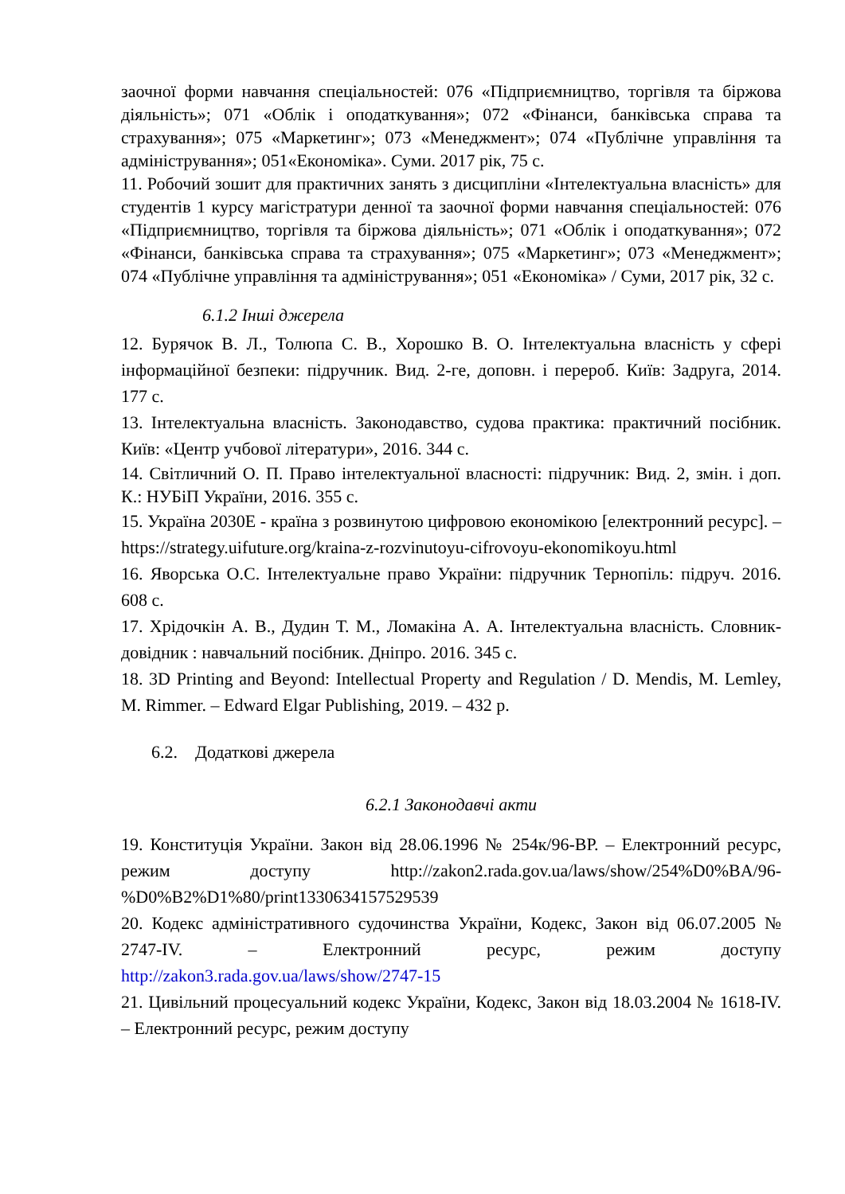заочної форми навчання спеціальностей: 076 «Підприємництво, торгівля та біржова діяльність»; 071 «Облік і оподаткування»; 072 «Фінанси, банківська справа та страхування»; 075 «Маркетинг»; 073 «Менеджмент»; 074 «Публічне управління та адміністрування»; 051«Економіка». Суми. 2017 рік, 75 с.
11. Робочий зошит для практичних занять з дисципліни «Інтелектуальна власність» для студентів 1 курсу магістратури денної та заочної форми навчання спеціальностей: 076 «Підприємництво, торгівля та біржова діяльність»; 071 «Облік і оподаткування»; 072 «Фінанси, банківська справа та страхування»; 075 «Маркетинг»; 073 «Менеджмент»; 074 «Публічне управління та адміністрування»; 051 «Економіка» / Суми, 2017 рік, 32 с.
6.1.2 Інші джерела
12. Бурячок В. Л., Толюпа С. В., Хорошко В. О. Інтелектуальна власність у сфері інформаційної безпеки: підручник. Вид. 2-ге, доповн. і перероб. Київ: Задруга, 2014. 177 с.
13. Інтелектуальна власність. Законодавство, судова практика: практичний посібник. Київ: «Центр учбової літератури», 2016. 344 с.
14. Світличний О. П. Право інтелектуальної власності: підручник: Вид. 2, змін. і доп. К.: НУБіП України, 2016. 355 с.
15. Україна 2030E - країна з розвинутою цифровою економікою [електронний ресурс]. – https://strategy.uifuture.org/kraina-z-rozvinutoyu-cifrovoyu-ekonomikoyu.html
16. Яворська О.С. Інтелектуальне право України: підручник Тернопіль: підруч. 2016. 608 с.
17. Хрідочкін А. В., Дудин Т. М., Ломакіна А. А. Інтелектуальна власність. Словник-довідник : навчальний посібник. Дніпро. 2016. 345 с.
18. 3D Printing and Beyond: Intellectual Property and Regulation / D. Mendis, M. Lemley, M. Rimmer. – Edward Elgar Publishing, 2019. – 432 p.
6.2. Додаткові джерела
6.2.1 Законодавчі акти
19. Конституція України. Закон від 28.06.1996 № 254к/96-ВР. – Електронний ресурс, режим доступу http://zakon2.rada.gov.ua/laws/show/254%D0%BA/96-%D0%B2%D1%80/print1330634157529539
20. Кодекс адміністративного судочинства України, Кодекс, Закон від 06.07.2005 № 2747-IV. – Електронний ресурс, режим доступу http://zakon3.rada.gov.ua/laws/show/2747-15
21. Цивільний процесуальний кодекс України, Кодекс, Закон від 18.03.2004 № 1618-IV. – Електронний ресурс, режим доступу